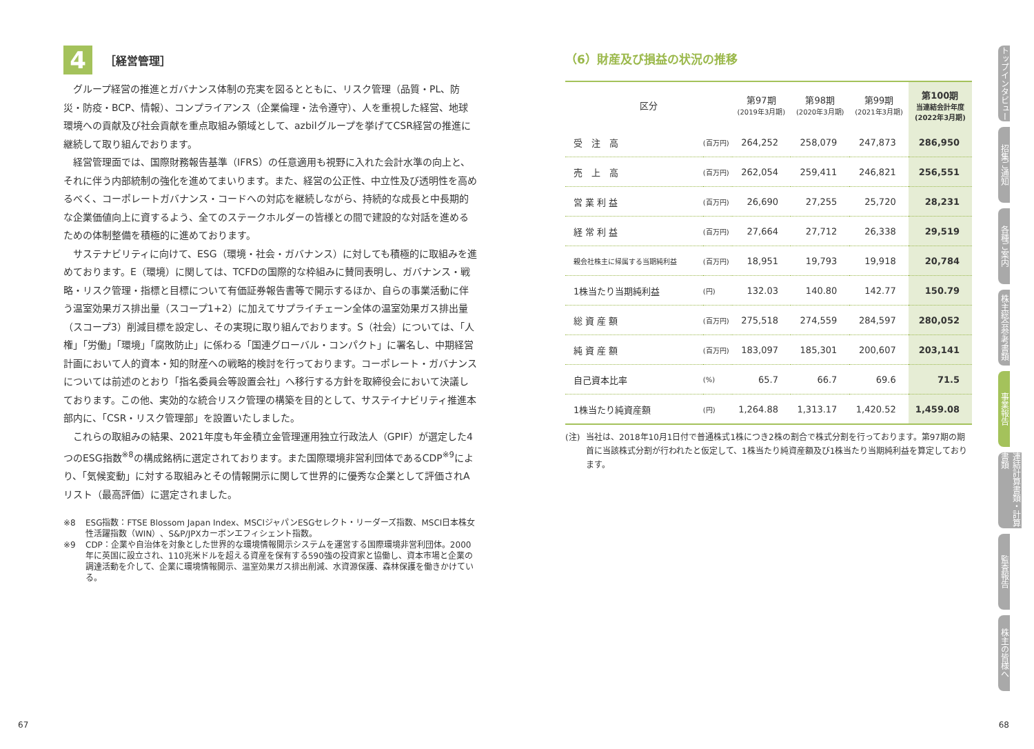4 ［経営管理］
グループ経営の推進とガバナンス体制の充実を図るとともに、リスク管理（品質・PL、防災・防疫・BCP、情報）、コンプライアンス（企業倫理・法令遵守）、人を重視した経営、地球環境への貢献及び社会貢献を重点取組み領域として、azbilグループを挙げてCSR経営の推進に継続して取り組んでおります。
経営管理面では、国際財務報告基準（IFRS）の任意適用も視野に入れた会計水準の向上と、それに伴う内部統制の強化を進めてまいります。また、経営の公正性、中立性及び透明性を高めるべく、コーポレートガバナンス・コードへの対応を継続しながら、持続的な成長と中長期的な企業価値向上に資するよう、全てのステークホルダーの皆様との間で建設的な対話を進めるための体制整備を積極的に進めております。
サステナビリティに向けて、ESG（環境・社会・ガバナンス）に対しても積極的に取組みを進めております。E（環境）に関しては、TCFDの国際的な枠組みに賛同表明し、ガバナンス・戦略・リスク管理・指標と目標について有価証券報告書等で開示するほか、自らの事業活動に伴う温室効果ガス排出量（スコープ1+2）に加えてサプライチェーン全体の温室効果ガス排出量（スコープ3）削減目標を設定し、その実現に取り組んでおります。S（社会）については、「人権」「労働」「環境」「腐敗防止」に係わる「国連グローバル・コンパクト」に署名し、中期経営計画において人的資本・知的財産への戦略的検討を行っております。コーポレート・ガバナンスについては前述のとおり「指名委員会等設置会社」へ移行する方針を取締役会において決議しております。この他、実効的な統合リスク管理の構築を目的として、サステイナビリティ推進本部内に、「CSR・リスク管理部」を設置いたしました。
これらの取組みの結果、2021年度も年金積立金管理運用独立行政法人（GPIF）が選定した4つのESG指数<sup>※8</sup>の構成銘柄に選定されております。また国際環境非営利団体であるCDP<sup>※9</sup>により、「気候変動」に対する取組みとその情報開示に関して世界的に優秀な企業として評価されAリスト（最高評価）に選定されました。
※8 ESG指数：FTSE Blossom Japan Index、MSCIジャパンESGセレクト・リーダーズ指数、MSCI日本株女性活躍指数（WIN）、S&P/JPXカーボンエフィシェント指数。
※9 CDP：企業や自治体を対象とした世界的な環境情報開示システムを運営する国際環境非営利団体。2000年に英国に設立され、110兆米ドルを超える資産を保有する590強の投資家と協働し、資本市場と企業の調達活動を介して、企業に環境情報開示、温室効果ガス排出削減、水資源保護、森林保護を働きかけている。
（6）財産及び損益の状況の推移
| 区分 | | 第97期 (2019年3月期) | 第98期 (2020年3月期) | 第99期 (2021年3月期) | 第100期 当連結会計年度 (2022年3月期) |
| --- | --- | --- | --- | --- | --- |
| 受 注 高 | (百万円) | 264,252 | 258,079 | 247,873 | 286,950 |
| 売 上 高 | (百万円) | 262,054 | 259,411 | 246,821 | 256,551 |
| 営 業 利 益 | (百万円) | 26,690 | 27,255 | 25,720 | 28,231 |
| 経 常 利 益 | (百万円) | 27,664 | 27,712 | 26,338 | 29,519 |
| 親会社株主に帰属する当期純利益 | (百万円) | 18,951 | 19,793 | 19,918 | 20,784 |
| 1株当たり当期純利益 | (円) | 132.03 | 140.80 | 142.77 | 150.79 |
| 総 資 産 額 | (百万円) | 275,518 | 274,559 | 284,597 | 280,052 |
| 純 資 産 額 | (百万円) | 183,097 | 185,301 | 200,607 | 203,141 |
| 自己資本比率 | (%) | 65.7 | 66.7 | 69.6 | 71.5 |
| 1株当たり純資産額 | (円) | 1,264.88 | 1,313.17 | 1,420.52 | 1,459.08 |
(注) 当社は、2018年10月1日付で普通株式1株につき2株の割合で株式分割を行っております。第97期の期首に当該株式分割が行われたと仮定して、1株当たり純資産額及び1株当たり当期純利益を算定しております。
トップインタビュー
招集ご通知
各種ご案内
株主総会参考書類
事業報告
連結計算書類・計算書類
監査報告
株主の皆様へ
67 68